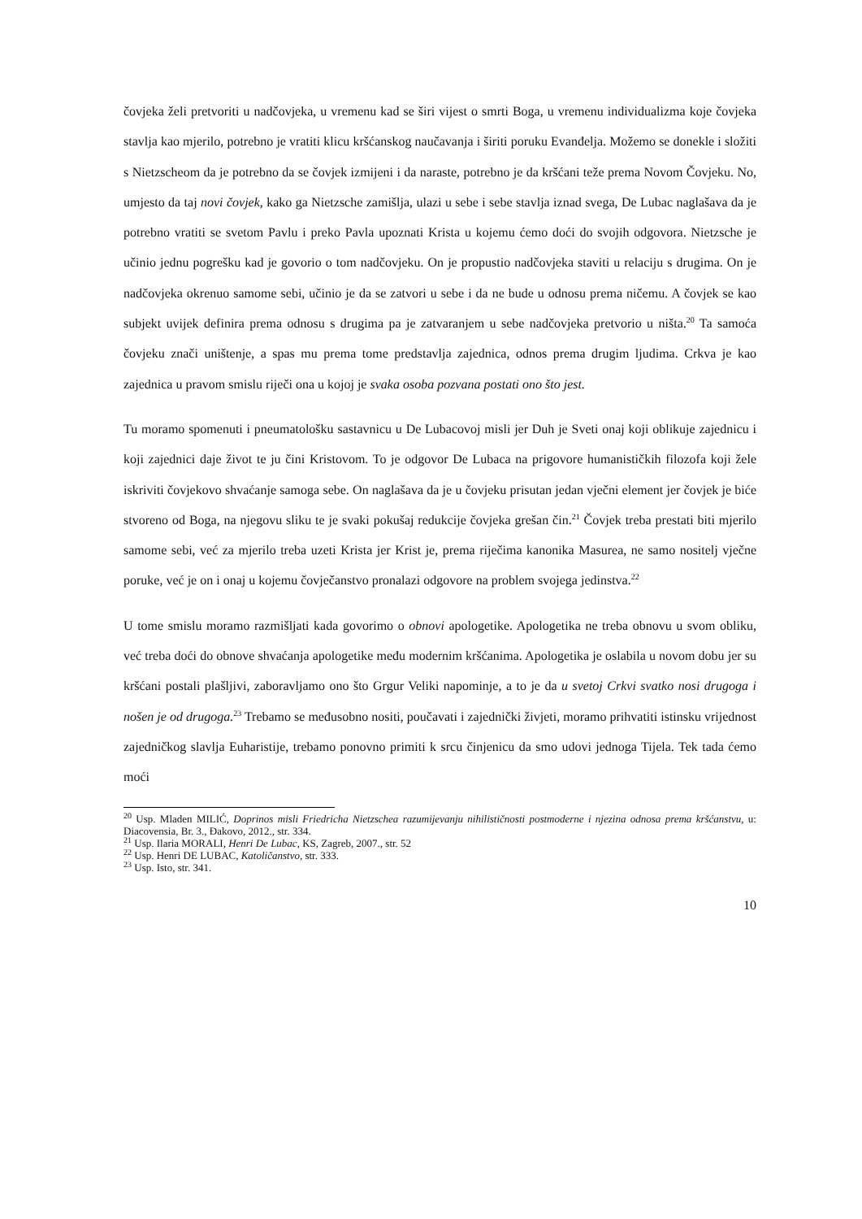čovjeka želi pretvoriti u nadčovjeka, u vremenu kad se širi vijest o smrti Boga, u vremenu individualizma koje čovjeka stavlja kao mjerilo, potrebno je vratiti klicu kršćanskog naučavanja i širiti poruku Evanđelja. Možemo se donekle i složiti s Nietzscheom da je potrebno da se čovjek izmijeni i da naraste, potrebno je da kršćani teže prema Novom Čovjeku. No, umjesto da taj novi čovjek, kako ga Nietzsche zamišlja, ulazi u sebe i sebe stavlja iznad svega, De Lubac naglašava da je potrebno vratiti se svetom Pavlu i preko Pavla upoznati Krista u kojemu ćemo doći do svojih odgovora. Nietzsche je učinio jednu pogrešku kad je govorio o tom nadčovjeku. On je propustio nadčovjeka staviti u relaciju s drugima. On je nadčovjeka okrenuo samome sebi, učinio je da se zatvori u sebe i da ne bude u odnosu prema ničemu. A čovjek se kao subjekt uvijek definira prema odnosu s drugima pa je zatvaranjem u sebe nadčovjeka pretvorio u ništa.<sup>20</sup> Ta samoća čovjeku znači uništenje, a spas mu prema tome predstavlja zajednica, odnos prema drugim ljudima. Crkva je kao zajednica u pravom smislu riječi ona u kojoj je svaka osoba pozvana postati ono što jest.
Tu moramo spomenuti i pneumatološku sastavnicu u De Lubacovoj misli jer Duh je Sveti onaj koji oblikuje zajednicu i koji zajednici daje život te ju čini Kristovom. To je odgovor De Lubaca na prigovore humanističkih filozofa koji žele iskriviti čovjekovo shvaćanje samoga sebe. On naglašava da je u čovjeku prisutan jedan vječni element jer čovjek je biće stvoreno od Boga, na njegovu sliku te je svaki pokušaj redukcije čovjeka grešan čin.<sup>21</sup> Čovjek treba prestati biti mjerilo samome sebi, već za mjerilo treba uzeti Krista jer Krist je, prema riječima kanonika Masurea, ne samo nositelj vječne poruke, već je on i onaj u kojemu čovječanstvo pronalazi odgovore na problem svojega jedinstva.<sup>22</sup>
U tome smislu moramo razmišljati kada govorimo o obnovi apologetike. Apologetika ne treba obnovu u svom obliku, već treba doći do obnove shvaćanja apologetike među modernim kršćanima. Apologetika je oslabila u novom dobu jer su kršćani postali plašljivi, zaboravljamo ono što Grgur Veliki napominje, a to je da u svetoj Crkvi svatko nosi drugoga i nošen je od drugoga.<sup>23</sup> Trebamo se međusobno nositi, poučavati i zajednički živjeti, moramo prihvatiti istinsku vrijednost zajedničkog slavlja Euharistije, trebamo ponovno primiti k srcu činjenicu da smo udovi jednoga Tijela. Tek tada ćemo moći
<sup>20</sup> Usp. Mladen MILIĆ, Doprinos misli Friedricha Nietzschea razumijevanju nihilističnosti postmoderne i njezina odnosa prema kršćanstvu, u: Diacovensia, Br. 3., Đakovo, 2012., str. 334.
<sup>21</sup> Usp. Ilaria MORALI, Henri De Lubac, KS, Zagreb, 2007., str. 52
<sup>22</sup> Usp. Henri DE LUBAC, Katoličanstvo, str. 333.
<sup>23</sup> Usp. Isto, str. 341.
10